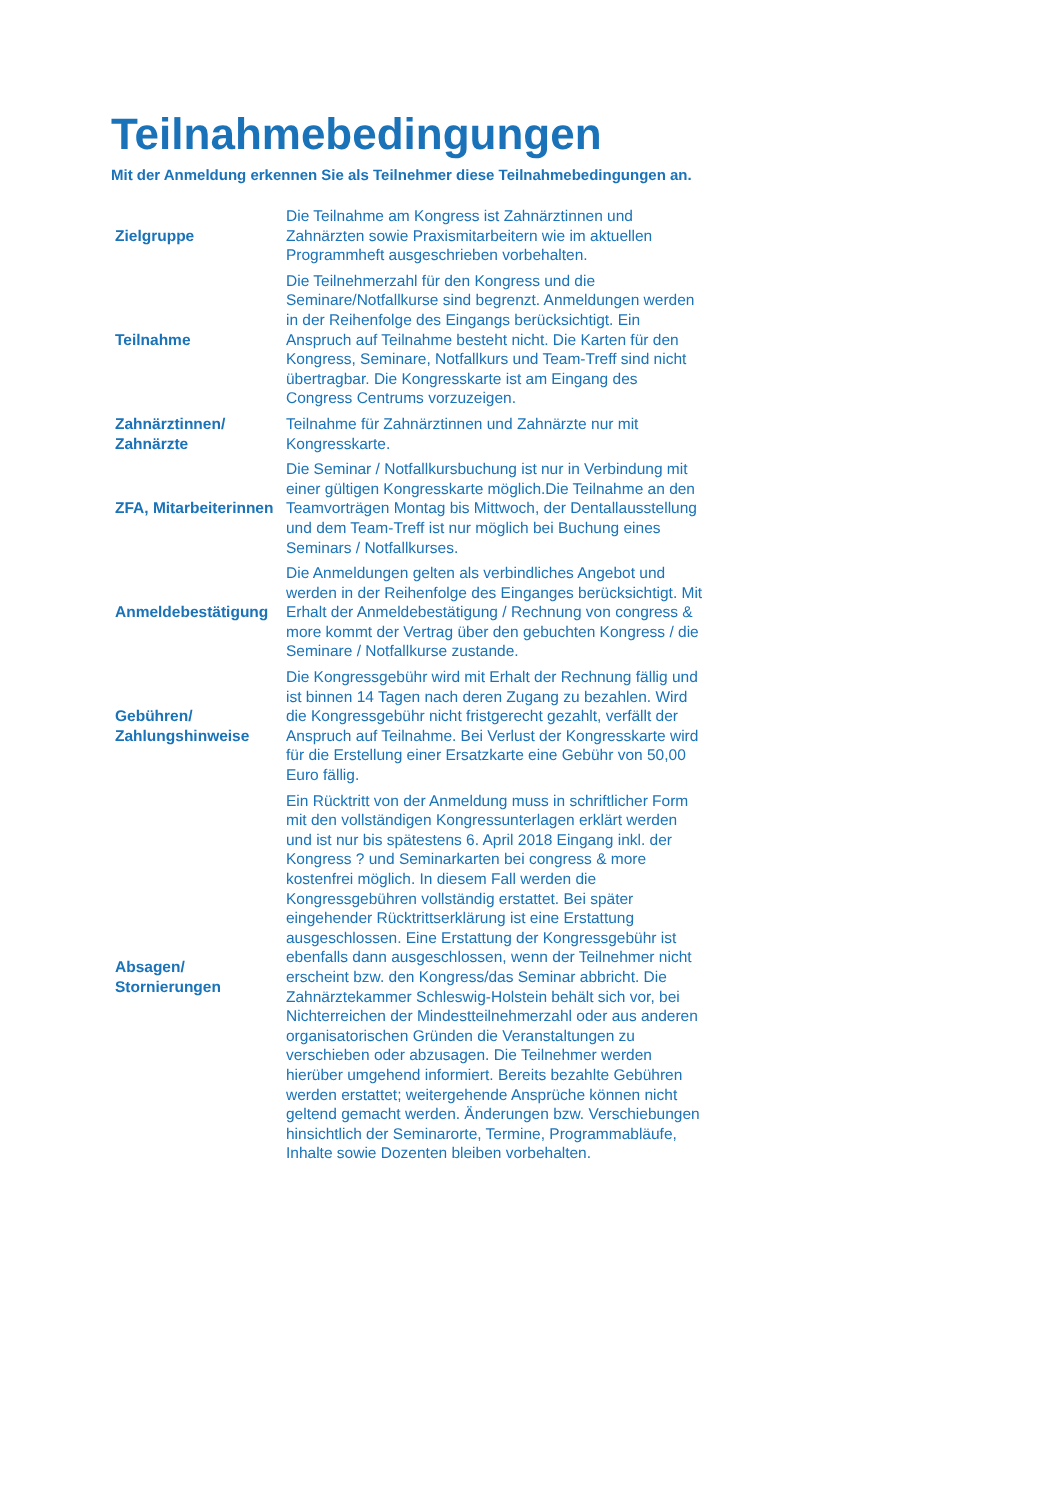Teilnahmebedingungen
Mit der Anmeldung erkennen Sie als Teilnehmer diese Teilnahmebedingungen an.
| Zielgruppe | Die Teilnahme am Kongress ist Zahnärztinnen und Zahnärzten sowie Praxismitarbeitern wie im aktuellen Programmheft ausgeschrieben vorbehalten. |
| Teilnahme | Die Teilnehmerzahl für den Kongress und die Seminare/Notfallkurse sind begrenzt. Anmeldungen werden in der Reihenfolge des Eingangs berücksichtigt. Ein Anspruch auf Teilnahme besteht nicht. Die Karten für den Kongress, Seminare, Notfallkurs und Team-Treff sind nicht übertragbar. Die Kongresskarte ist am Eingang des Congress Centrums vorzuzeigen. |
| Zahnärztinnen/ Zahnärzte | Teilnahme für Zahnärztinnen und Zahnärzte nur mit Kongresskarte. |
| ZFA, Mitarbeiterinnen | Die Seminar / Notfallkursbuchung ist nur in Verbindung mit einer gültigen Kongresskarte möglich.Die Teilnahme an den Teamvorträgen Montag bis Mittwoch, der Dentallausstellung und dem Team-Treff ist nur möglich bei Buchung eines Seminars / Notfallkurses. |
| Anmeldebestätigung | Die Anmeldungen gelten als verbindliches Angebot und werden in der Reihenfolge des Einganges berücksichtigt. Mit Erhalt der Anmeldebestätigung / Rechnung von congress & more kommt der Vertrag über den gebuchten Kongress / die Seminare / Notfallkurse zustande. |
| Gebühren/ Zahlungshinweise | Die Kongressgebühr wird mit Erhalt der Rechnung fällig und ist binnen 14 Tagen nach deren Zugang zu bezahlen. Wird die Kongressgebühr nicht fristgerecht gezahlt, verfällt der Anspruch auf Teilnahme. Bei Verlust der Kongresskarte wird für die Erstellung einer Ersatzkarte eine Gebühr von 50,00 Euro fällig. |
| Absagen/ Stornierungen | Ein Rücktritt von der Anmeldung muss in schriftlicher Form mit den vollständigen Kongressunterlagen erklärt werden und ist nur bis spätestens 6. April 2018 Eingang inkl. der Kongress ? und Seminarkarten bei congress & more kostenfrei möglich. In diesem Fall werden die Kongressgebühren vollständig erstattet. Bei später eingehender Rücktrittserklärung ist eine Erstattung ausgeschlossen. Eine Erstattung der Kongressgebühr ist ebenfalls dann ausgeschlossen, wenn der Teilnehmer nicht erscheint bzw. den Kongress/das Seminar abbricht. Die Zahnärztekammer Schleswig-Holstein behält sich vor, bei Nichterreichen der Mindestteilnehmerzahl oder aus anderen organisatorischen Gründen die Veranstaltungen zu verschieben oder abzusagen. Die Teilnehmer werden hierüber umgehend informiert. Bereits bezahlte Gebühren werden erstattet; weitergehende Ansprüche können nicht geltend gemacht werden. Änderungen bzw. Verschiebungen hinsichtlich der Seminarorte, Termine, Programmabläufe, Inhalte sowie Dozenten bleiben vorbehalten. |